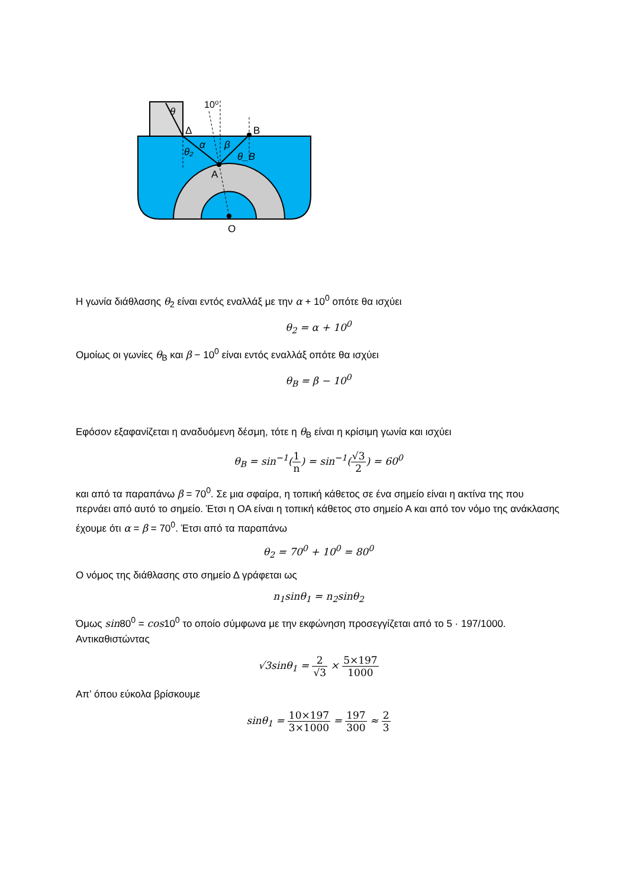10⁰
θ
Δ
B
α
β
θ₂
θ_B
A
O
Η γωνία διάθλασης θ<sub>2</sub> είναι εντός εναλλάξ με την α + 10<sup>0</sup> οπότε θα ισχύει
θ<sub>2</sub> = α + 10<sup>0</sup>
Ομοίως οι γωνίες θ<sub>B</sub> και β − 10<sup>0</sup> είναι εντός εναλλάξ οπότε θα ισχύει
θ<sub>B</sub> = β − 10<sup>0</sup>
Εφόσον εξαφανίζεται η αναδυόμενη δέσμη, τότε η θ<sub>B</sub> είναι η κρίσιμη γωνία και ισχύει
θ<sub>B</sub> = sin<sup>−1</sup>(1 n) = sin<sup>−1</sup>(√3 2) = 60<sup>0</sup>
και από τα παραπάνω β = 70<sup>0</sup>. Σε μια σφαίρα, η τοπική κάθετος σε ένα σημείο είναι η ακτίνα της που περνάει από αυτό το σημείο. Έτσι η ΟΑ είναι η τοπική κάθετος στο σημείο Α και από τον νόμο της ανάκλασης έχουμε ότι α = β = 70<sup>0</sup>. Έτσι από τα παραπάνω
θ<sub>2</sub> = 70<sup>0</sup> + 10<sup>0</sup> = 80<sup>0</sup>
Ο νόμος της διάθλασης στο σημείο Δ γράφεται ως
n<sub>1</sub>sinθ<sub>1</sub> = n<sub>2</sub>sinθ<sub>2</sub>
Όμως sin80<sup>0</sup> = cos10<sup>0</sup> το οποίο σύμφωνα με την εκφώνηση προσεγγίζεται από το 5 · 197/1000. Αντικαθιστώντας
√3sinθ<sub>1</sub> = 2 √3 × 5×197 1000
Απ’ όπου εύκολα βρίσκουμε
sinθ<sub>1</sub> = 10×197 3×1000 = 197 300 ≈ 2 3